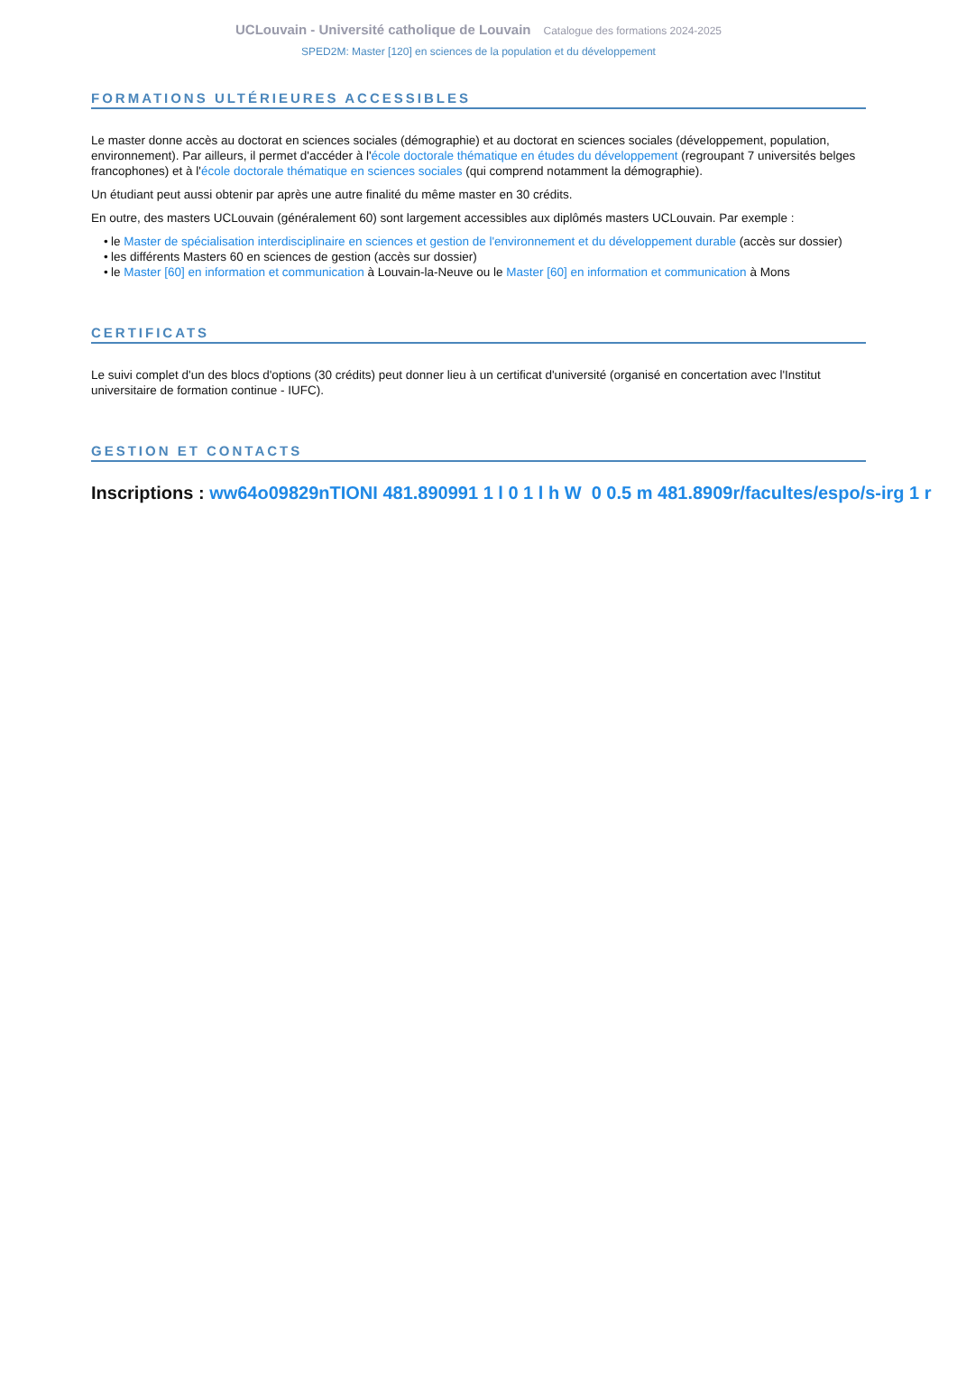UCLouvain - Université catholique de Louvain Catalogue des formations 2024-2025
SPED2M: Master [120] en sciences de la population et du développement
FORMATIONS ULTÉRIEURES ACCESSIBLES
Le master donne accès au doctorat en sciences sociales (démographie) et au doctorat en sciences sociales (développement, population, environnement). Par ailleurs, il permet d'accéder à l'école doctorale thématique en études du développement (regroupant 7 universités belges francophones) et à l'école doctorale thématique en sciences sociales (qui comprend notamment la démographie).
Un étudiant peut aussi obtenir par après une autre finalité du même master en 30 crédits.
En outre, des masters UCLouvain (généralement 60) sont largement accessibles aux diplômés masters UCLouvain. Par exemple :
• le Master de spécialisation interdisciplinaire en sciences et gestion de l'environnement et du développement durable (accès sur dossier)
• les différents Masters 60 en sciences de gestion (accès sur dossier)
• le Master [60] en information et communication à Louvain-la-Neuve ou le Master [60] en information et communication à Mons
CERTIFICATS
Le suivi complet d'un des blocs d'options (30 crédits) peut donner lieu à un certificat d'université (organisé en concertation avec l'Institut universitaire de formation continue - IUFC).
GESTION ET CONTACTS
Inscriptions : ww64o09829nTIONI 481.890991 1 l 0 1 l h W 0 0.5 m 481.8909r/facultes/espo/s-irg 1 r